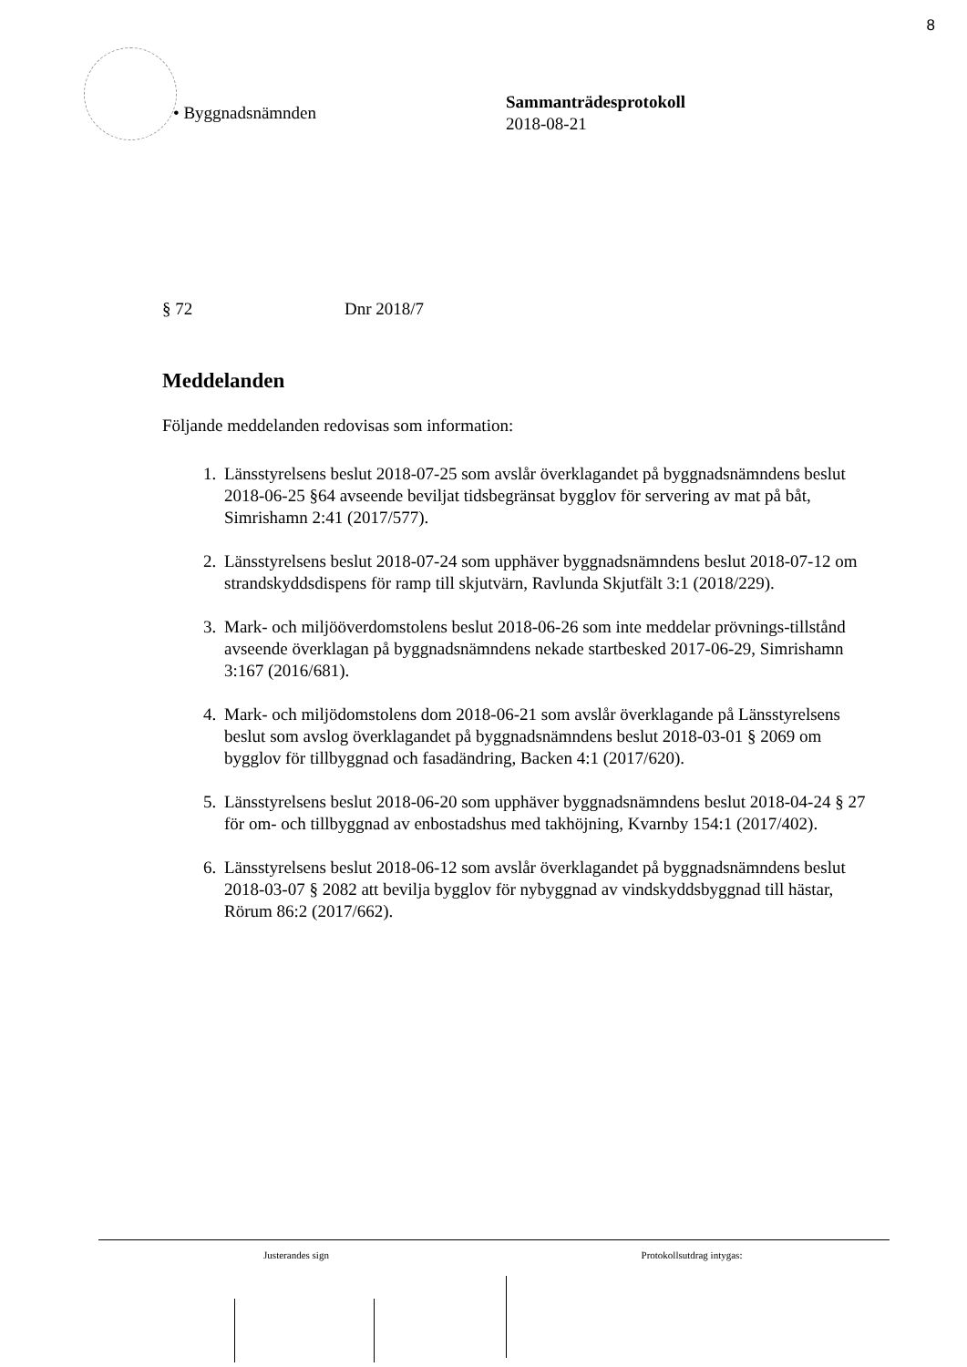8
• Byggnadsnämnden
Sammanträdesprotokoll
2018-08-21
§ 72 Dnr 2018/7
Meddelanden
Följande meddelanden redovisas som information:
1. Länsstyrelsens beslut 2018-07-25 som avslår överklagandet på byggnadsnämndens beslut 2018-06-25 §64 avseende beviljat tidsbegränsat bygglov för servering av mat på båt, Simrishamn 2:41 (2017/577).
2. Länsstyrelsens beslut 2018-07-24 som upphäver byggnadsnämndens beslut 2018-07-12 om strandskyddsdispens för ramp till skjutvärn, Ravlunda Skjutfält 3:1 (2018/229).
3. Mark- och miljööverdomstolens beslut 2018-06-26 som inte meddelar prövnings-tillstånd avseende överklagan på byggnadsnämndens nekade startbesked 2017-06-29, Simrishamn 3:167 (2016/681).
4. Mark- och miljödomstolens dom 2018-06-21 som avslår överklagande på Länsstyrelsens beslut som avslog överklagandet på byggnadsnämndens beslut 2018-03-01 § 2069 om bygglov för tillbyggnad och fasadändring, Backen 4:1 (2017/620).
5. Länsstyrelsens beslut 2018-06-20 som upphäver byggnadsnämndens beslut 2018-04-24 § 27 för om- och tillbyggnad av enbostadshus med takhöjning, Kvarnby 154:1 (2017/402).
6. Länsstyrelsens beslut 2018-06-12 som avslår överklagandet på byggnadsnämndens beslut 2018-03-07 § 2082 att bevilja bygglov för nybyggnad av vindskyddsbyggnad till hästar, Rörum 86:2 (2017/662).
Justerandes sign Protokollsutdrag intygas: